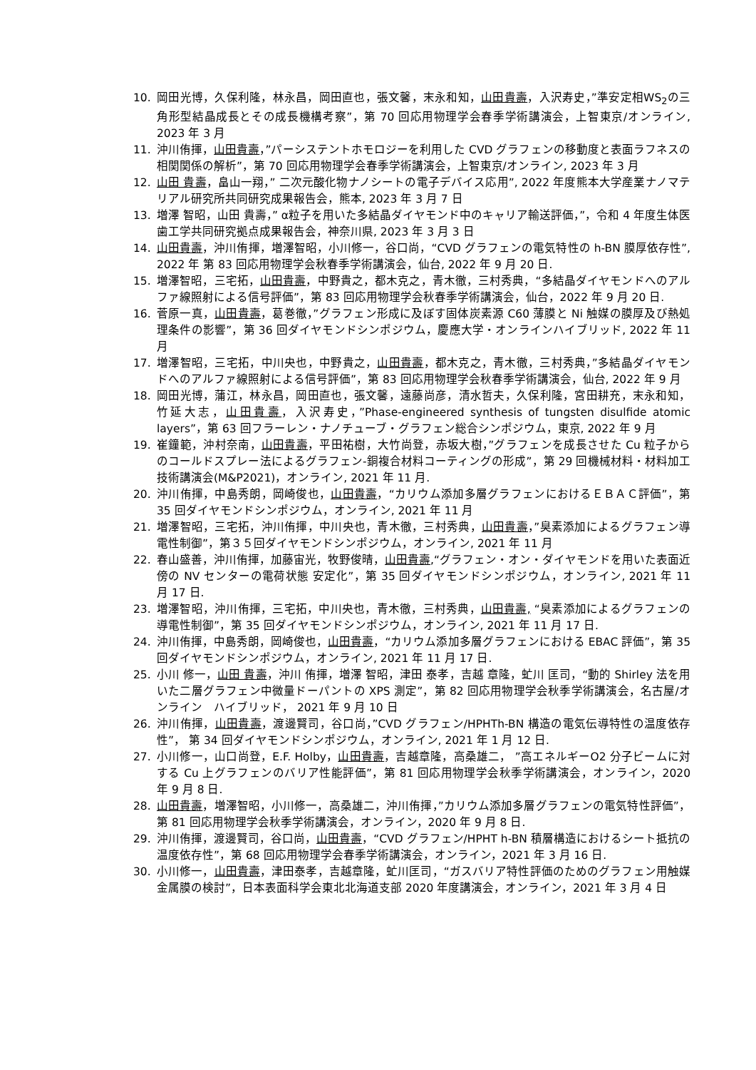10. 岡田光博，久保利隆，林永昌，岡田直也，張文馨，末永和知，山田貴壽，入沢寿史，”準安定相WS<sub>2</sub>の三角形型結晶成長とその成長機構考察”，第 70 回応用物理学会春季学術講演会，上智東京/オンライン, 2023 年 3 月
11. 沖川侑揮，山田貴壽，”パーシステントホモロジーを利用した CVD グラフェンの移動度と表面ラフネスの相関関係の解析”，第 70 回応用物理学会春季学術講演会，上智東京/オンライン, 2023 年 3 月
12. 山田 貴壽，畠山一翔，” 二次元酸化物ナノシートの電子デバイス応用”, 2022 年度熊本大学産業ナノマテリアル研究所共同研究成果報告会，熊本, 2023 年 3 月 7 日
13. 増澤 智昭，山田 貴壽，” α粒子を用いた多結晶ダイヤモンド中のキャリア輸送評価，”，令和 4 年度生体医歯工学共同研究拠点成果報告会，神奈川県, 2023 年 3 月 3 日
14. 山田貴壽，沖川侑揮，増澤智昭，小川修一，谷口尚，“CVD グラフェンの電気特性の h-BN 膜厚依存性”, 2022 年 第 83 回応用物理学会秋春季学術講演会，仙台, 2022 年 9 月 20 日.
15. 増澤智昭，三宅拓，山田貴壽，中野貴之，都木克之，青木徹，三村秀典，“多結晶ダイヤモンドへのアルファ線照射による信号評価”，第 83 回応用物理学会秋春季学術講演会，仙台，2022 年 9 月 20 日.
16. 菅原一真，山田貴壽，葛巻徹，”グラフェン形成に及ぼす固体炭素源 C60 薄膜と Ni 触媒の膜厚及び熱処理条件の影響”，第 36 回ダイヤモンドシンポジウム，慶應大学・オンラインハイブリッド, 2022 年 11 月
17. 増澤智昭，三宅拓，中川央也，中野貴之，山田貴壽，都木克之，青木徹，三村秀典，”多結晶ダイヤモンドへのアルファ線照射による信号評価”，第 83 回応用物理学会秋春季学術講演会，仙台, 2022 年 9 月
18. 岡田光博，蒲江，林永昌，岡田直也，張文馨，遠藤尚彦，清水哲夫，久保利隆，宮田耕充，末永和知，竹延大志，山田貴壽，入沢寿史，”Phase-engineered synthesis of tungsten disulfide atomic layers”，第 63 回フラーレン・ナノチューブ・グラフェン総合シンポジウム，東京, 2022 年 9 月
19. 崔鐘範，沖村奈南，山田貴壽，平田祐樹，大竹尚登，赤坂大樹，”グラフェンを成長させた Cu 粒子からのコールドスプレー法によるグラフェン-銅複合材料コーティングの形成”，第 29 回機械材料・材料加工技術講演会(M&P2021)，オンライン, 2021 年 11 月.
20. 沖川侑揮，中島秀朗，岡崎俊也，山田貴壽，“カリウム添加多層グラフェンにおけるＥＢＡＣ評価”，第 35 回ダイヤモンドシンポジウム，オンライン, 2021 年 11 月
21. 増澤智昭，三宅拓，沖川侑揮，中川央也，青木徹，三村秀典，山田貴壽，”臭素添加によるグラフェン導電性制御”，第３５回ダイヤモンドシンポジウム，オンライン, 2021 年 11 月
22. 春山盛善，沖川侑揮，加藤宙光，牧野俊晴，山田貴壽,“グラフェン・オン・ダイヤモンドを用いた表面近傍の NV センターの電荷状態 安定化”，第 35 回ダイヤモンドシンポジウム，オンライン, 2021 年 11 月 17 日.
23. 増澤智昭，沖川侑揮，三宅拓，中川央也，青木徹，三村秀典，山田貴壽, “臭素添加によるグラフェンの導電性制御”，第 35 回ダイヤモンドシンポジウム，オンライン, 2021 年 11 月 17 日.
24. 沖川侑揮，中島秀朗，岡崎俊也，山田貴壽，“カリウム添加多層グラフェンにおける EBAC 評価”，第 35 回ダイヤモンドシンポジウム，オンライン, 2021 年 11 月 17 日.
25. 小川 修一，山田 貴壽，沖川 侑揮，増澤 智昭，津田 泰孝，吉越 章隆，虻川 匡司，“動的 Shirley 法を用いた二層グラフェン中微量ドーパントの XPS 測定”，第 82 回応用物理学会秋季学術講演会，名古屋/オンライン　ハイブリッド， 2021 年 9 月 10 日
26. 沖川侑揮，山田貴壽，渡邊賢司，谷口尚，”CVD グラフェン/HPHTh-BN 構造の電気伝導特性の温度依存性”， 第 34 回ダイヤモンドシンポジウム，オンライン, 2021 年 1 月 12 日.
27. 小川修一，山口尚登，E.F. Holby，山田貴壽，吉越章隆，高桑雄二， ”高エネルギーO2 分子ビームに対する Cu 上グラフェンのバリア性能評価”，第 81 回応用物理学会秋季学術講演会，オンライン，2020 年 9 月 8 日.
28. 山田貴壽，増澤智昭，小川修一，高桑雄二，沖川侑揮，”カリウム添加多層グラフェンの電気特性評価”，第 81 回応用物理学会秋季学術講演会，オンライン，2020 年 9 月 8 日.
29. 沖川侑揮，渡邊賢司，谷口尚，山田貴壽，“CVD グラフェン/HPHT h-BN 積層構造におけるシート抵抗の温度依存性”，第 68 回応用物理学会春季学術講演会，オンライン，2021 年 3 月 16 日.
30. 小川修一，山田貴壽，津田泰孝，吉越章隆，虻川匡司，“ガスバリア特性評価のためのグラフェン用触媒金属膜の検討”，日本表面科学会東北北海道支部 2020 年度講演会，オンライン，2021 年 3 月 4 日